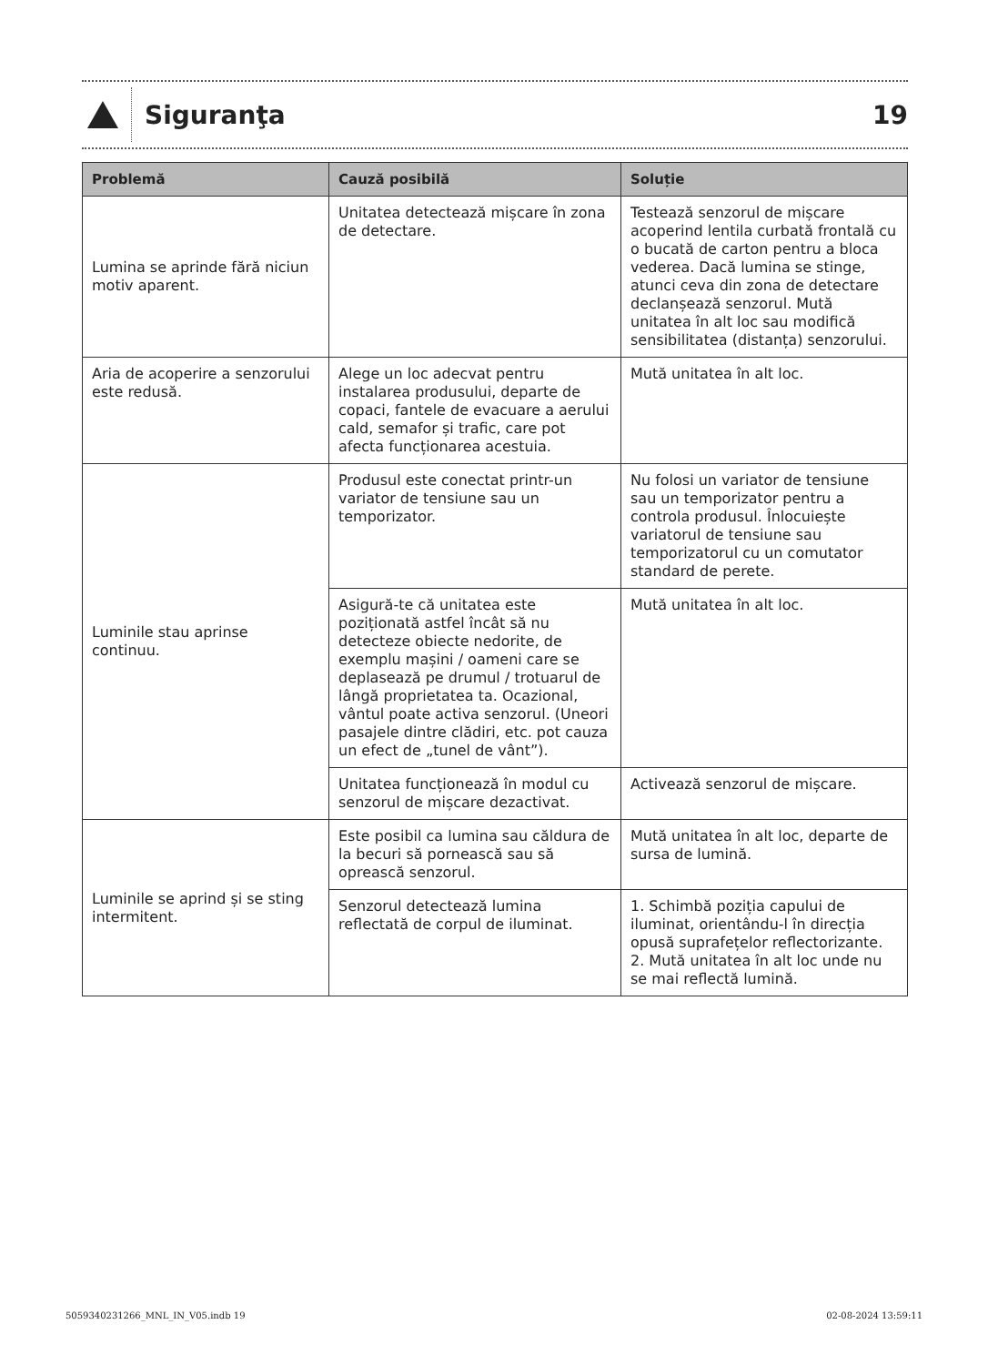Siguranţa 19
| Problemă | Cauză posibilă | Soluție |
| --- | --- | --- |
| Lumina se aprinde fără niciun motiv aparent. | Unitatea detectează mișcare în zona de detectare. | Testează senzorul de mișcare acoperind lentila curbată frontală cu o bucată de carton pentru a bloca vederea. Dacă lumina se stinge, atunci ceva din zona de detectare declanșează senzorul. Mută unitatea în alt loc sau modifică sensibilitatea (distanța) senzorului. |
| Aria de acoperire a senzorului este redusă. | Alege un loc adecvat pentru instalarea produsului, departe de copaci, fantele de evacuare a aerului cald, semafor și trafic, care pot afecta funcționarea acestuia. | Mută unitatea în alt loc. |
| Luminile stau aprinse continuu. | Produsul este conectat printr-un variator de tensiune sau un temporizator. | Nu folosi un variator de tensiune sau un temporizator pentru a controla produsul. Înlocuiește variatorul de tensiune sau temporizatorul cu un comutator standard de perete. |
| | Asigură-te că unitatea este poziționată astfel încât să nu detecteze obiecte nedorite, de exemplu mașini / oameni care se deplasează pe drumul / trotuarul de lângă proprietatea ta. Ocazional, vântul poate activa senzorul. (Uneori pasajele dintre clădiri, etc. pot cauza un efect de „tunel de vânt”). | Mută unitatea în alt loc. |
| | Unitatea funcționează în modul cu senzorul de mișcare dezactivat. | Activează senzorul de mișcare. |
| Luminile se aprind și se sting intermitent. | Este posibil ca lumina sau căldura de la becuri să pornească sau să oprească senzorul. | Mută unitatea în alt loc, departe de sursa de lumină. |
| | Senzorul detectează lumina reflectată de corpul de iluminat. | 1. Schimbă poziția capului de iluminat, orientându-l în direcția opusă suprafețelor reflectorizante. 2. Mută unitatea în alt loc unde nu se mai reflectă lumină. |
5059340231266_MNL_IN_V05.indb 19 02-08-2024 13:59:11